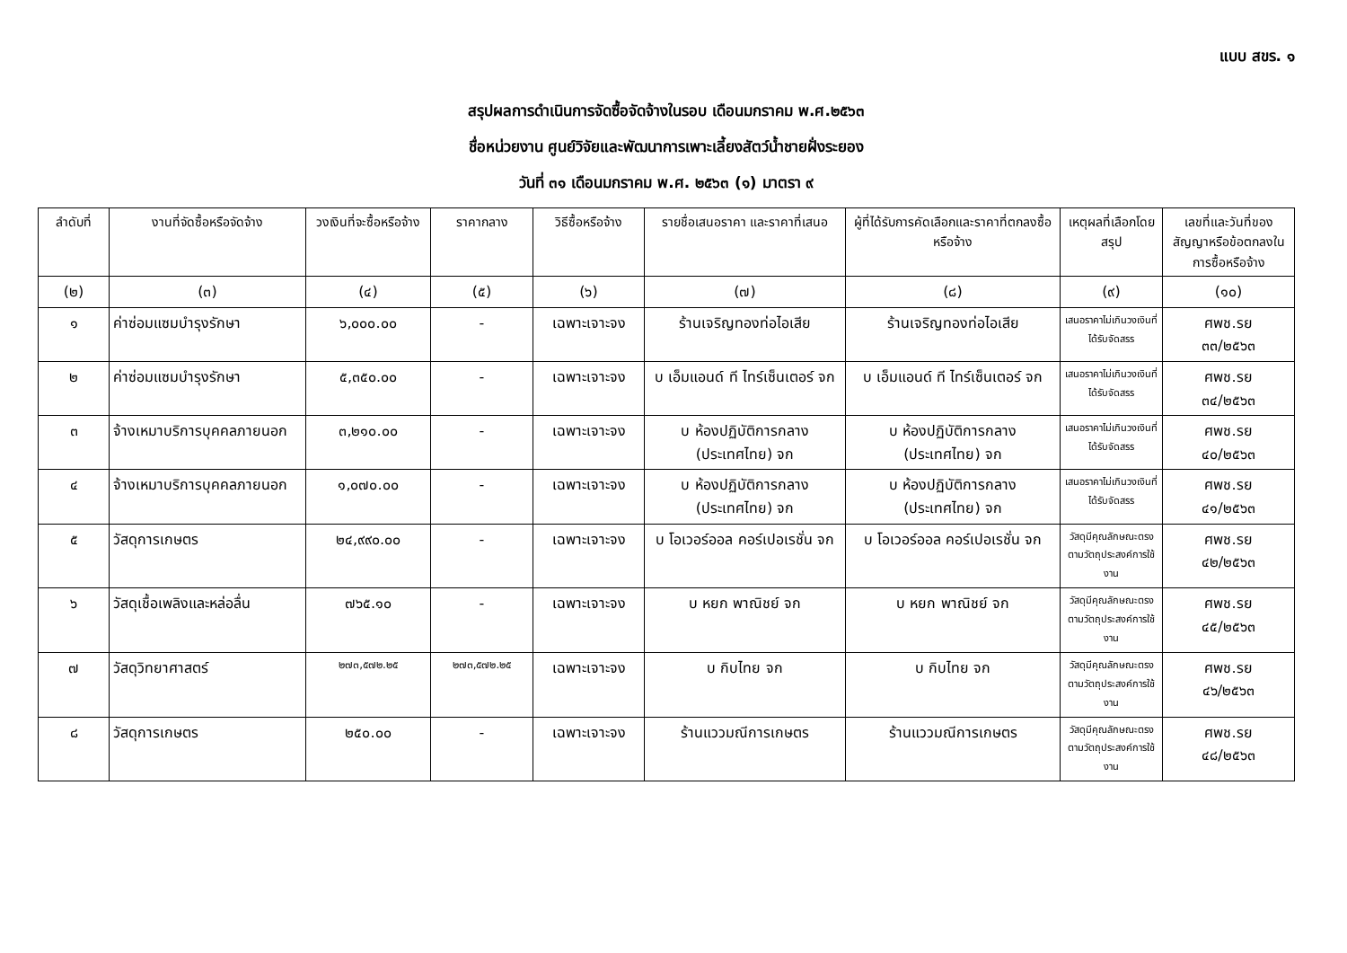แบบ สขร. ๑
สรุปผลการดำเนินการจัดซื้อจัดจ้างในรอบ เดือนมกราคม พ.ศ.๒๕๖๓
ชื่อหน่วยงาน ศูนย์วิจัยและพัฒนาการเพาะเลี้ยงสัตว์น้ำชายฝั่งระยอง
วันที่ ๓๑ เดือนมกราคม พ.ศ. ๒๕๖๓ (๑) มาตรา ๙
| ลำดับที่ | งานที่จัดซื้อหรือจัดจ้าง | วงเงินที่จะซื้อหรือจ้าง | ราคากลาง | วิธีซื้อหรือจ้าง | รายชื่อเสนอราคา และราคาที่เสนอ | ผู้ที่ได้รับการคัดเลือกและราคาที่ตกลงซื้อหรือจ้าง | เหตุผลที่เลือกโดยสรุป | เลขที่และวันที่ของสัญญาหรือข้อตกลงในการซื้อหรือจ้าง |
| --- | --- | --- | --- | --- | --- | --- | --- | --- |
| (๒) | (๓) | (๔) | (๕) | (๖) | (๗) | (๘) | (๙) | (๑๐) |
| ๑ | ค่าซ่อมแซมบำรุงรักษา | ๖,๐๐๐.๐๐ | - | เฉพาะเจาะจง | ร้านเจริญทองท่อไอเสีย | ร้านเจริญทองท่อไอเสีย | เสนอราคาไม่เกินวงเงินที่ได้รับจัดสรร | ศพช.รย ๓๓/๒๕๖๓ |
| ๒ | ค่าซ่อมแซมบำรุงรักษา | ๕,๓๕๐.๐๐ | - | เฉพาะเจาะจง | บ เอ็มแอนด์ ที ไทร์เซ็นเตอร์ จก | บ เอ็มแอนด์ ที ไทร์เซ็นเตอร์ จก | เสนอราคาไม่เกินวงเงินที่ได้รับจัดสรร | ศพช.รย ๓๔/๒๕๖๓ |
| ๓ | จ้างเหมาบริการบุคคลภายนอก | ๓,๒๑๐.๐๐ | - | เฉพาะเจาะจง | บ ห้องปฏิบัติการกลาง (ประเทศไทย) จก | บ ห้องปฏิบัติการกลาง (ประเทศไทย) จก | เสนอราคาไม่เกินวงเงินที่ได้รับจัดสรร | ศพช.รย ๔๐/๒๕๖๓ |
| ๔ | จ้างเหมาบริการบุคคลภายนอก | ๑,๐๗๐.๐๐ | - | เฉพาะเจาะจง | บ ห้องปฏิบัติการกลาง (ประเทศไทย) จก | บ ห้องปฏิบัติการกลาง (ประเทศไทย) จก | เสนอราคาไม่เกินวงเงินที่ได้รับจัดสรร | ศพช.รย ๔๑/๒๕๖๓ |
| ๕ | วัสดุการเกษตร | ๒๔,๙๙๐.๐๐ | - | เฉพาะเจาะจง | บ โอเวอร์ออล คอร์เปอเรชั่น จก | บ โอเวอร์ออล คอร์เปอเรชั่น จก | วัสดุมีคุณลักษณะตรงตามวัตถุประสงค์การใช้งาน | ศพช.รย ๔๒/๒๕๖๓ |
| ๖ | วัสดุเชื้อเพลิงและหล่อลื่น | ๗๖๕.๑๐ | - | เฉพาะเจาะจง | บ หยก พาณิชย์ จก | บ หยก พาณิชย์ จก | วัสดุมีคุณลักษณะตรงตามวัตถุประสงค์การใช้งาน | ศพช.รย ๔๕/๒๕๖๓ |
| ๗ | วัสดุวิทยาศาสตร์ | ๒๗๓,๕๗๒.๒๕ | ๒๗๓,๕๗๒.๒๕ | เฉพาะเจาะจง | บ กิบไทย จก | บ กิบไทย จก | วัสดุมีคุณลักษณะตรงตามวัตถุประสงค์การใช้งาน | ศพช.รย ๔๖/๒๕๖๓ |
| ๘ | วัสดุการเกษตร | ๒๕๐.๐๐ | - | เฉพาะเจาะจง | ร้านแววมณีการเกษตร | ร้านแววมณีการเกษตร | วัสดุมีคุณลักษณะตรงตามวัตถุประสงค์การใช้งาน | ศพช.รย ๔๘/๒๕๖๓ |